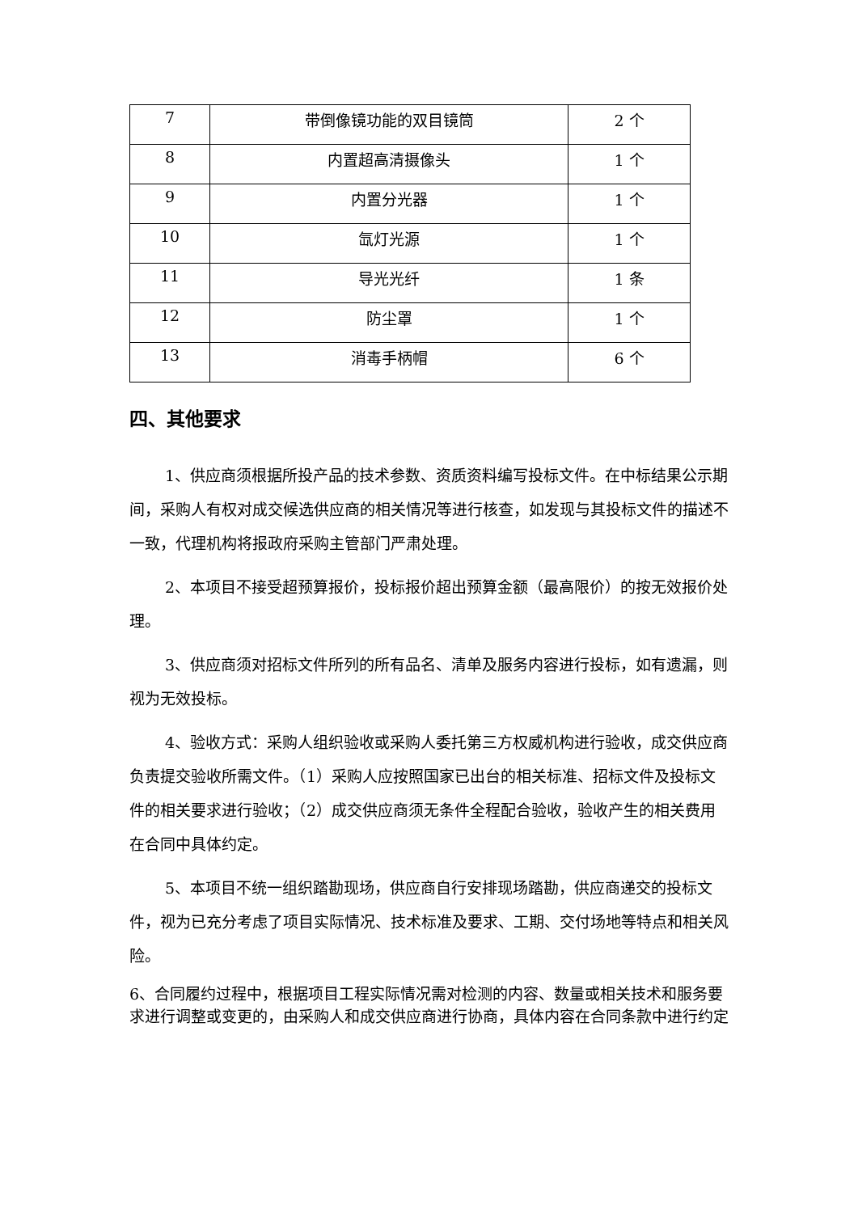| 7 | 带倒像镜功能的双目镜筒 | 2 个 |
| 8 | 内置超高清摄像头 | 1 个 |
| 9 | 内置分光器 | 1 个 |
| 10 | 氙灯光源 | 1 个 |
| 11 | 导光光纤 | 1 条 |
| 12 | 防尘罩 | 1 个 |
| 13 | 消毒手柄帽 | 6 个 |
四、其他要求
1、供应商须根据所投产品的技术参数、资质资料编写投标文件。在中标结果公示期间，采购人有权对成交候选供应商的相关情况等进行核查，如发现与其投标文件的描述不一致，代理机构将报政府采购主管部门严肃处理。
2、本项目不接受超预算报价，投标报价超出预算金额（最高限价）的按无效报价处理。
3、供应商须对招标文件所列的所有品名、清单及服务内容进行投标，如有遗漏，则视为无效投标。
4、验收方式：采购人组织验收或采购人委托第三方权威机构进行验收，成交供应商负责提交验收所需文件。（1）采购人应按照国家已出台的相关标准、招标文件及投标文件的相关要求进行验收；（2）成交供应商须无条件全程配合验收，验收产生的相关费用在合同中具体约定。
5、本项目不统一组织踏勘现场，供应商自行安排现场踏勘，供应商递交的投标文件，视为已充分考虑了项目实际情况、技术标准及要求、工期、交付场地等特点和相关风险。
6、合同履约过程中，根据项目工程实际情况需对检测的内容、数量或相关技术和服务要求进行调整或变更的，由采购人和成交供应商进行协商，具体内容在合同条款中进行约定